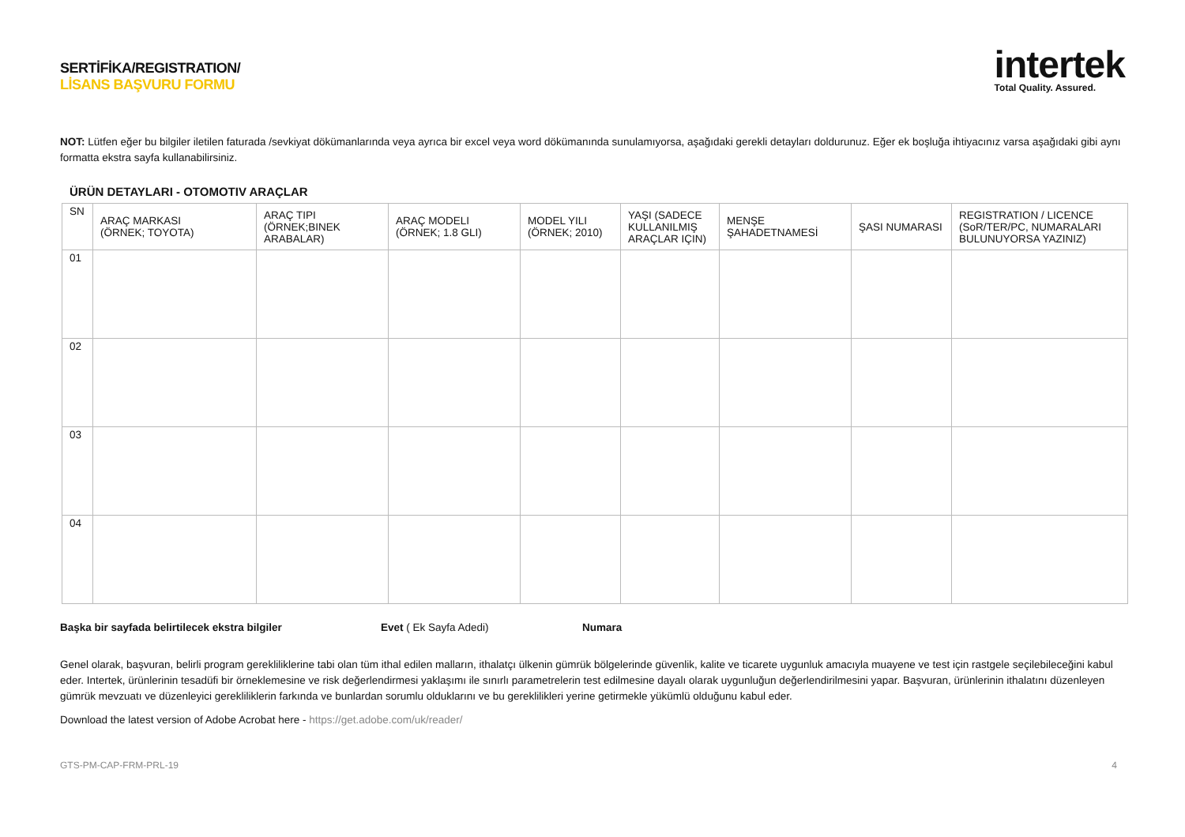SERTİFİKA/REGISTRATION/
LİSANS BAŞVURU FORMU
intertek
Total Quality. Assured.
NOT: Lütfen eğer bu bilgiler iletilen faturada /sevkiyat dökümanlarında veya ayrıca bir excel veya word dökümanında sunulamıyorsa, aşağıdaki gerekli detayları doldurunuz. Eğer ek boşluğa ihtiyacınız varsa aşağıdaki gibi aynı formatta ekstra sayfa kullanabilirsiniz.
ÜRÜN DETAYLARI - OTOMOTIV ARAÇLAR
| SN | ARAÇ MARKASI (ÖRNEK; TOYOTA) | ARAÇ TIPI (ÖRNEK;BINEK ARABALAR) | ARAÇ MODELI (ÖRNEK; 1.8 GLI) | MODEL YILI (ÖRNEK; 2010) | YAŞI (SADECE KULLANILMIŞ ARAÇLAR IÇIN) | MENŞE ŞAHADETNAMESİ | ŞASI NUMARASI | REGISTRATION / LICENCE (SoR/TER/PC, NUMARALARI BULUNUYORSA YAZINIZ) |
| --- | --- | --- | --- | --- | --- | --- | --- | --- |
| 01 | | | | | | | | |
| 02 | | | | | | | | |
| 03 | | | | | | | | |
| 04 | | | | | | | | |
Başka bir sayfada belirtilecek ekstra bilgiler Evet ( Ek Sayfa Adedi) Numara
Genel olarak, başvuran, belirli program gerekliliklerine tabi olan tüm ithal edilen malların, ithalatçı ülkenin gümrük bölgelerinde güvenlik, kalite ve ticarete uygunluk amacıyla muayene ve test için rastgele seçilebileceğini kabul eder. Intertek, ürünlerinin tesadüfi bir örneklemesine ve risk değerlendirmesi yaklaşımı ile sınırlı parametrelerin test edilmesine dayalı olarak uygunluğun değerlendirilmesini yapar. Başvuran, ürünlerinin ithalatını düzenleyen gümrük mevzuatı ve düzenleyici gerekliliklerin farkında ve bunlardan sorumlu olduklarını ve bu gereklilikleri yerine getirmekle yükümlü olduğunu kabul eder.
Download the latest version of Adobe Acrobat here - https://get.adobe.com/uk/reader/
GTS-PM-CAP-FRM-PRL-19 4